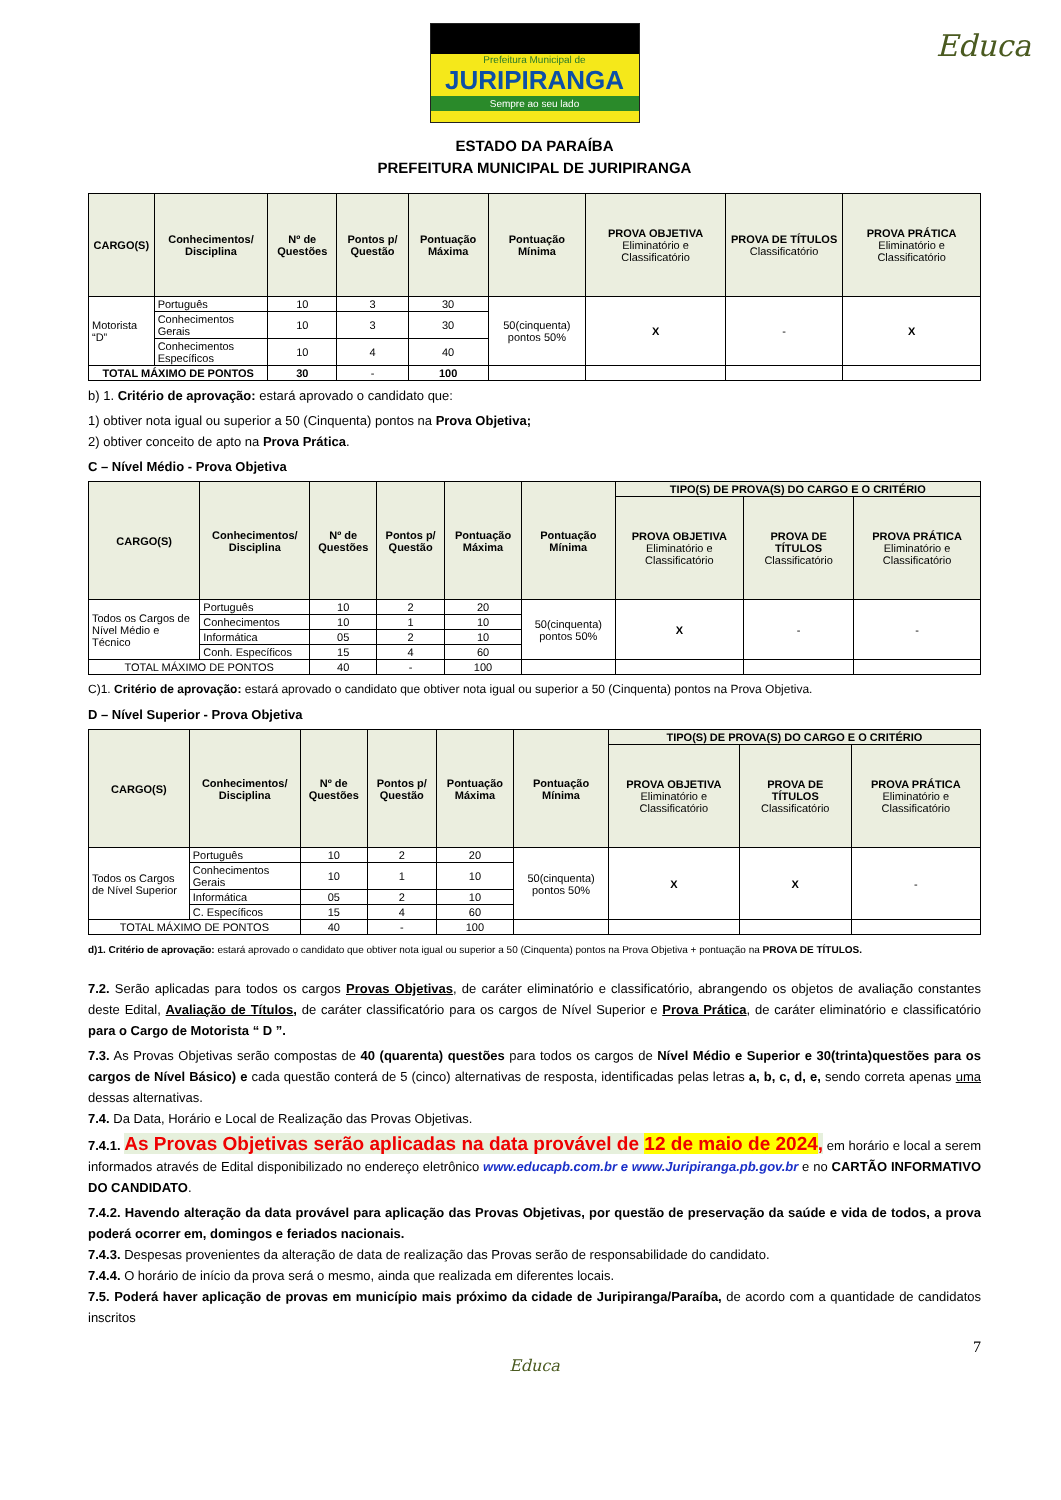Educa
Prefeitura Municipal de
JURIPIRANGA
Sempre ao seu lado
ESTADO DA PARAÍBA
PREFEITURA MUNICIPAL DE JURIPIRANGA
| CARGO(S) | Conhecimentos/ Disciplina | Nº de Questões | Pontos p/ Questão | Pontuação Máxima | Pontuação Mínima | PROVA OBJETIVA Eliminatório e Classificatório | PROVA DE TÍTULOS Classificatório | PROVA PRÁTICA Eliminatório e Classificatório |
| --- | --- | --- | --- | --- | --- | --- | --- | --- |
| Motorista “D” | Português | 10 | 3 | 30 | 50(cinquenta) pontos 50% | X | - | X |
| | Conhecimentos Gerais | 10 | 3 | 30 | | | | |
| | Conhecimentos Específicos | 10 | 4 | 40 | | | | |
| TOTAL MÁXIMO DE PONTOS | | 30 | - | 100 | | | | |
b) 1. Critério de aprovação: estará aprovado o candidato que:
1) obtiver nota igual ou superior a 50 (Cinquenta) pontos na Prova Objetiva;
2) obtiver conceito de apto na Prova Prática.
C – Nível Médio - Prova Objetiva
| CARGO(S) | Conhecimentos/ Disciplina | Nº de Questões | Pontos p/ Questão | Pontuação Máxima | Pontuação Mínima | TIPO(S) DE PROVA(S) DO CARGO E O CRITÉRIO | | |
| --- | --- | --- | --- | --- | --- | --- | --- | --- |
| | | | | | | PROVA OBJETIVA Eliminatório e Classificatório | PROVA DE TÍTULOS Classificatório | PROVA PRÁTICA Eliminatório e Classificatório |
| Todos os Cargos de Nível Médio e Técnico | Português | 10 | 2 | 20 | 50(cinquenta) pontos 50% | X | - | - |
| | Conhecimentos | 10 | 1 | 10 | | | | |
| | Informática | 05 | 2 | 10 | | | | |
| | Conh. Específicos | 15 | 4 | 60 | | | | |
| TOTAL MÁXIMO DE PONTOS | | 40 | - | 100 | | | | |
C)1. Critério de aprovação: estará aprovado o candidato que obtiver nota igual ou superior a 50 (Cinquenta) pontos na Prova Objetiva.
D – Nível Superior - Prova Objetiva
| CARGO(S) | Conhecimentos/ Disciplina | Nº de Questões | Pontos p/ Questão | Pontuação Máxima | Pontuação Mínima | TIPO(S) DE PROVA(S) DO CARGO E O CRITÉRIO | | |
| --- | --- | --- | --- | --- | --- | --- | --- | --- |
| | | | | | | PROVA OBJETIVA Eliminatório e Classificatório | PROVA DE TÍTULOS Classificatório | PROVA PRÁTICA Eliminatório e Classificatório |
| Todos os Cargos de Nível Superior | Português | 10 | 2 | 20 | 50(cinquenta) pontos 50% | X | X | - |
| | Conhecimentos Gerais | 10 | 1 | 10 | | | | |
| | Informática | 05 | 2 | 10 | | | | |
| | C. Específicos | 15 | 4 | 60 | | | | |
| TOTAL MÁXIMO DE PONTOS | | 40 | - | 100 | | | | |
d)1. Critério de aprovação: estará aprovado o candidato que obtiver nota igual ou superior a 50 (Cinquenta) pontos na Prova Objetiva + pontuação na PROVA DE TÍTULOS.
7.2. Serão aplicadas para todos os cargos Provas Objetivas, de caráter eliminatório e classificatório, abrangendo os objetos de avaliação constantes deste Edital, Avaliação de Títulos, de caráter classificatório para os cargos de Nível Superior e Prova Prática, de caráter eliminatório e classificatório para o Cargo de Motorista “ D ”.
7.3. As Provas Objetivas serão compostas de 40 (quarenta) questões para todos os cargos de Nível Médio e Superior e 30(trinta)questões para os cargos de Nível Básico) e cada questão conterá de 5 (cinco) alternativas de resposta, identificadas pelas letras a, b, c, d, e, sendo correta apenas uma dessas alternativas.
7.4. Da Data, Horário e Local de Realização das Provas Objetivas.
7.4.1. As Provas Objetivas serão aplicadas na data provável de 12 de maio de 2024, em horário e local a serem informados através de Edital disponibilizado no endereço eletrônico www.educapb.com.br e www.Juripiranga.pb.gov.br e no CARTÃO INFORMATIVO DO CANDIDATO.
7.4.2. Havendo alteração da data provável para aplicação das Provas Objetivas, por questão de preservação da saúde e vida de todos, a prova poderá ocorrer em, domingos e feriados nacionais.
7.4.3. Despesas provenientes da alteração de data de realização das Provas serão de responsabilidade do candidato.
7.4.4. O horário de início da prova será o mesmo, ainda que realizada em diferentes locais.
7.5. Poderá haver aplicação de provas em município mais próximo da cidade de Juripiranga/Paraíba, de acordo com a quantidade de candidatos inscritos
7
Educa